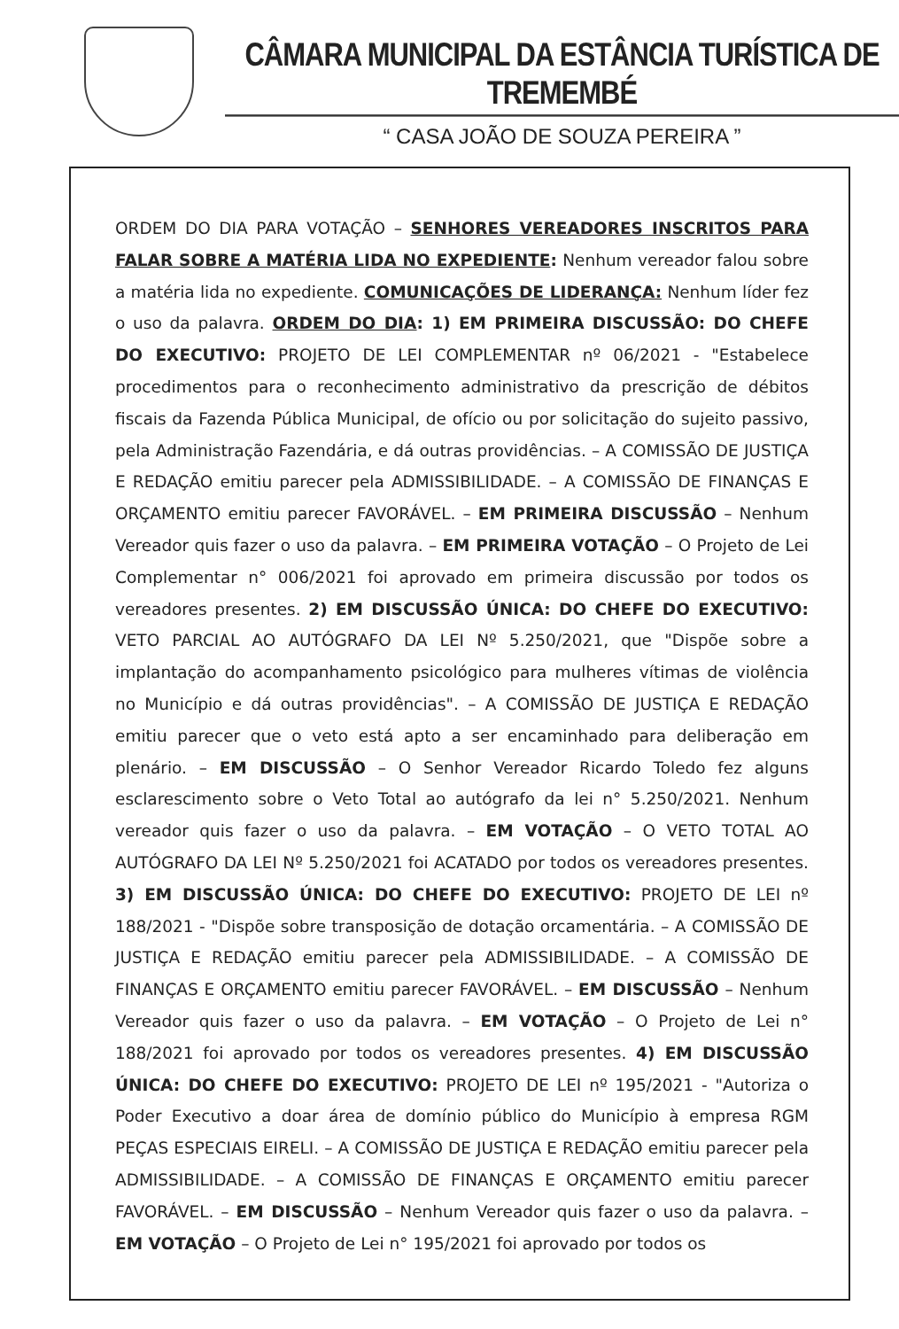CÂMARA MUNICIPAL DA ESTÂNCIA TURÍSTICA DE TREMEMBÉ
“ CASA JOÃO DE SOUZA PEREIRA ”
ORDEM DO DIA PARA VOTAÇÃO – SENHORES VEREADORES INSCRITOS PARA FALAR SOBRE A MATÉRIA LIDA NO EXPEDIENTE: Nenhum vereador falou sobre a matéria lida no expediente. COMUNICAÇÕES DE LIDERANÇA: Nenhum líder fez o uso da palavra. ORDEM DO DIA: 1) EM PRIMEIRA DISCUSSÃO: DO CHEFE DO EXECUTIVO: PROJETO DE LEI COMPLEMENTAR nº 06/2021 - "Estabelece procedimentos para o reconhecimento administrativo da prescrição de débitos fiscais da Fazenda Pública Municipal, de ofício ou por solicitação do sujeito passivo, pela Administração Fazendária, e dá outras providências. – A COMISSÃO DE JUSTIÇA E REDAÇÃO emitiu parecer pela ADMISSIBILIDADE. – A COMISSÃO DE FINANÇAS E ORÇAMENTO emitiu parecer FAVORÁVEL. – EM PRIMEIRA DISCUSSÃO – Nenhum Vereador quis fazer o uso da palavra. – EM PRIMEIRA VOTAÇÃO – O Projeto de Lei Complementar n° 006/2021 foi aprovado em primeira discussão por todos os vereadores presentes. 2) EM DISCUSSÃO ÚNICA: DO CHEFE DO EXECUTIVO: VETO PARCIAL AO AUTÓGRAFO DA LEI Nº 5.250/2021, que "Dispõe sobre a implantação do acompanhamento psicológico para mulheres vítimas de violência no Município e dá outras providências". – A COMISSÃO DE JUSTIÇA E REDAÇÃO emitiu parecer que o veto está apto a ser encaminhado para deliberação em plenário. – EM DISCUSSÃO – O Senhor Vereador Ricardo Toledo fez alguns esclarescimento sobre o Veto Total ao autógrafo da lei n° 5.250/2021. Nenhum vereador quis fazer o uso da palavra. – EM VOTAÇÃO – O VETO TOTAL AO AUTÓGRAFO DA LEI Nº 5.250/2021 foi ACATADO por todos os vereadores presentes. 3) EM DISCUSSÃO ÚNICA: DO CHEFE DO EXECUTIVO: PROJETO DE LEI nº 188/2021 - "Dispõe sobre transposição de dotação orcamentária. – A COMISSÃO DE JUSTIÇA E REDAÇÃO emitiu parecer pela ADMISSIBILIDADE. – A COMISSÃO DE FINANÇAS E ORÇAMENTO emitiu parecer FAVORÁVEL. – EM DISCUSSÃO – Nenhum Vereador quis fazer o uso da palavra. – EM VOTAÇÃO – O Projeto de Lei n° 188/2021 foi aprovado por todos os vereadores presentes. 4) EM DISCUSSÃO ÚNICA: DO CHEFE DO EXECUTIVO: PROJETO DE LEI nº 195/2021 - "Autoriza o Poder Executivo a doar área de domínio público do Município à empresa RGM PEÇAS ESPECIAIS EIRELI. – A COMISSÃO DE JUSTIÇA E REDAÇÃO emitiu parecer pela ADMISSIBILIDADE. – A COMISSÃO DE FINANÇAS E ORÇAMENTO emitiu parecer FAVORÁVEL. – EM DISCUSSÃO – Nenhum Vereador quis fazer o uso da palavra. – EM VOTAÇÃO – O Projeto de Lei n° 195/2021 foi aprovado por todos os